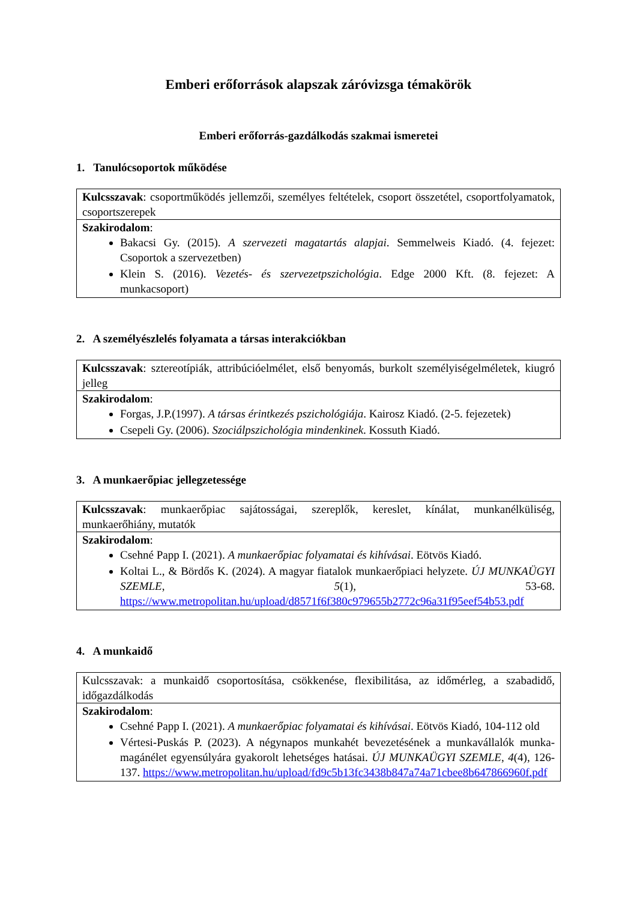Emberi erőforrások alapszak záróvizsga témakörök
Emberi erőforrás-gazdálkodás szakmai ismeretei
1. Tanulócsoportok működése
| Kulcsszavak : csoportműködés jellemzői, személyes feltételek, csoport összetétel, csoportfolyamatok, csoportszerepek |
| Szakirodalom : Bakacsi Gy. (2015). A szervezeti magatartás alapjai . Semmelweis Kiadó. (4. fejezet: Csoportok a szervezetben) Klein S. (2016). Vezetés- és szervezetpszichológia . Edge 2000 Kft. (8. fejezet: A munkacsoport) |
2. A személyészlelés folyamata a társas interakciókban
| Kulcsszavak : sztereotípiák, attribúcióelmélet, első benyomás, burkolt személyiségelméletek, kiugró jelleg |
| Szakirodalom : Forgas, J.P.(1997). A társas érintkezés pszichológiája . Kairosz Kiadó. (2-5. fejezetek) Csepeli Gy. (2006). Szociálpszichológia mindenkinek . Kossuth Kiadó. |
3. A munkaerőpiac jellegzetessége
| Kulcsszavak : munkaerőpiac sajátosságai, szereplők, kereslet, kínálat, munkanélküliség, munkaerőhiány, mutatók |
| Szakirodalom : Csehné Papp I. (2021). A munkaerőpiac folyamatai és kihívásai . Eötvös Kiadó. Koltai L., & Bördős K. (2024). A magyar fiatalok munkaerőpiaci helyzete. ÚJ MUNKAÜGYI SZEMLE , 5 (1), 53-68. https://www.metropolitan.hu/upload/d8571f6f380c979655b2772c96a31f95eef54b53.pdf |
4. A munkaidő
| Kulcsszavak: a munkaidő csoportosítása, csökkenése, flexibilitása, az időmérleg, a szabadidő, időgazdálkodás |
| Szakirodalom : Csehné Papp I. (2021). A munkaerőpiac folyamatai és kihívásai . Eötvös Kiadó, 104-112 old Vértesi-Puskás P. (2023). A négynapos munkahét bevezetésének a munkavállalók munka-magánélet egyensúlyára gyakorolt lehetséges hatásai. ÚJ MUNKAÜGYI SZEMLE , 4 (4), 126-137. https://www.metropolitan.hu/upload/fd9c5b13fc3438b847a74a71cbee8b647866960f.pdf |